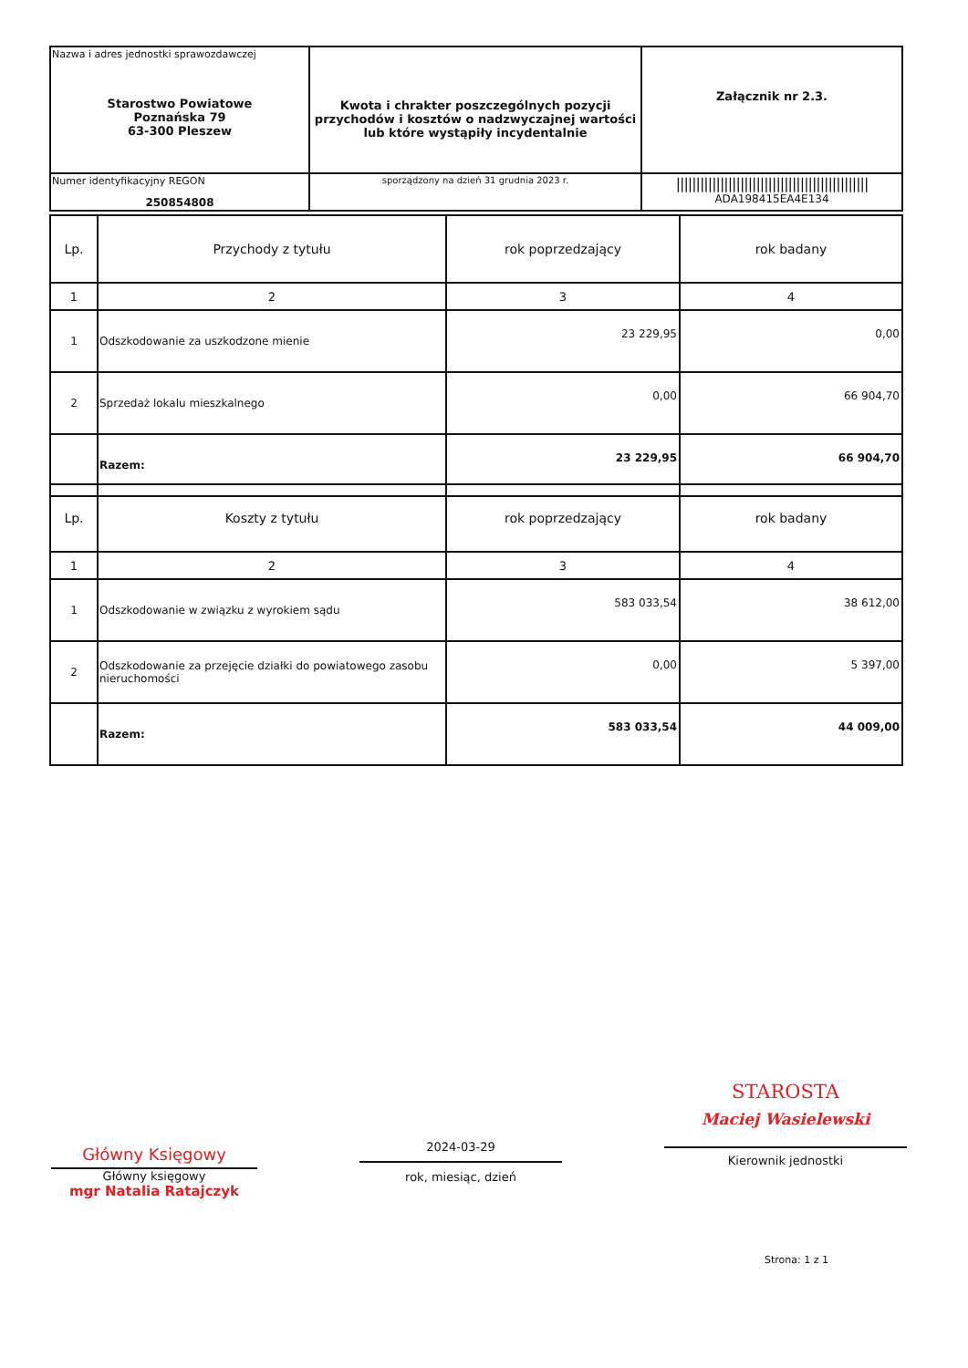| Nazwa i adres jednostki sprawozdawczej Starostwo Powiatowe Poznańska 79 63-300 Pleszew | Kwota i chrakter poszczególnych pozycji przychodów i kosztów o nadzwyczajnej wartości lub które wystąpiły incydentalnie | Załącznik nr 2.3. |
| Numer identyfikacyjny REGON 250854808 | | //////////////////////////////////////////////// ADA198415EA4E134 |
| | sporządzony na dzień 31 grudnia 2023 r. | |
| Lp. | Przychody z tytułu | rok poprzedzający | rok badany |
| --- | --- | --- | --- |
| 1 | 2 | 3 | 4 |
| 1 | Odszkodowanie za uszkodzone mienie | 23 229,95 | 0,00 |
| 2 | Sprzedaż lokalu mieszkalnego | 0,00 | 66 904,70 |
| | Razem: | 23 229,95 | 66 904,70 |
| Lp. | Koszty z tytułu | rok poprzedzający | rok badany |
| --- | --- | --- | --- |
| 1 | 2 | 3 | 4 |
| 1 | Odszkodowanie w związku z wyrokiem sądu | 583 033,54 | 38 612,00 |
| 2 | Odszkodowanie za przejęcie działki do powiatowego zasobu nieruchomości | 0,00 | 5 397,00 |
| | Razem: | 583 033,54 | 44 009,00 |
Główny Księgowy
Główny księgowy
mgr Natalia Ratajczyk
2024-03-29
rok, miesiąc, dzień
STAROSTA
Maciej Wasielewski
Kierownik jednostki
Strona: 1 z 1